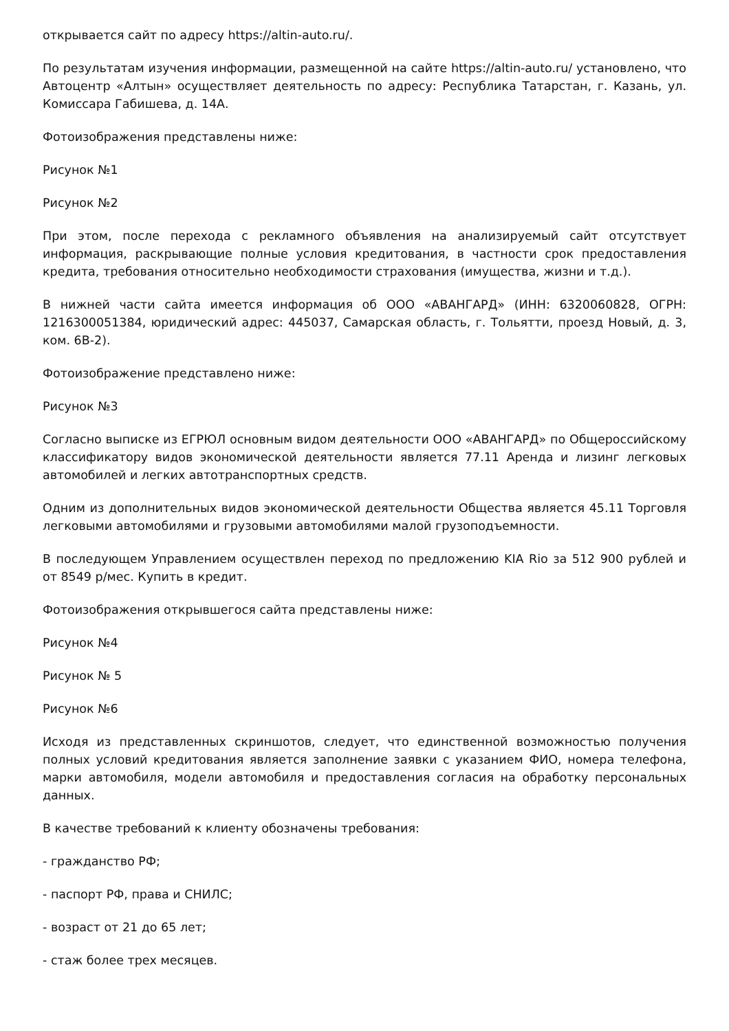открывается сайт по адресу https://altin-auto.ru/.
По результатам изучения информации, размещенной на сайте https://altin-auto.ru/ установлено, что Автоцентр «Алтын» осуществляет деятельность по адресу: Республика Татарстан, г. Казань, ул. Комиссара Габишева, д. 14А.
Фотоизображения представлены ниже:
Рисунок №1
Рисунок №2
При этом, после перехода с рекламного объявления на анализируемый сайт отсутствует информация, раскрывающие полные условия кредитования, в частности срок предоставления кредита, требования относительно необходимости страхования (имущества, жизни и т.д.).
В нижней части сайта имеется информация об ООО «АВАНГАРД» (ИНН: 6320060828, ОГРН: 1216300051384, юридический адрес: 445037, Самарская область, г. Тольятти, проезд Новый, д. 3, ком. 6В-2).
Фотоизображение представлено ниже:
Рисунок №3
Согласно выписке из ЕГРЮЛ основным видом деятельности ООО «АВАНГАРД» по Общероссийскому классификатору видов экономической деятельности является 77.11 Аренда и лизинг легковых автомобилей и легких автотранспортных средств.
Одним из дополнительных видов экономической деятельности Общества является 45.11 Торговля легковыми автомобилями и грузовыми автомобилями малой грузоподъемности.
В последующем Управлением осуществлен переход по предложению KIA Rio за 512 900 рублей и от 8549 р/мес. Купить в кредит.
Фотоизображения открывшегося сайта представлены ниже:
Рисунок №4
Рисунок № 5
Рисунок №6
Исходя из представленных скриншотов, следует, что единственной возможностью получения полных условий кредитования является заполнение заявки с указанием ФИО, номера телефона, марки автомобиля, модели автомобиля и предоставления согласия на обработку персональных данных.
В качестве требований к клиенту обозначены требования:
- гражданство РФ;
- паспорт РФ, права и СНИЛС;
- возраст от 21 до 65 лет;
- стаж более трех месяцев.